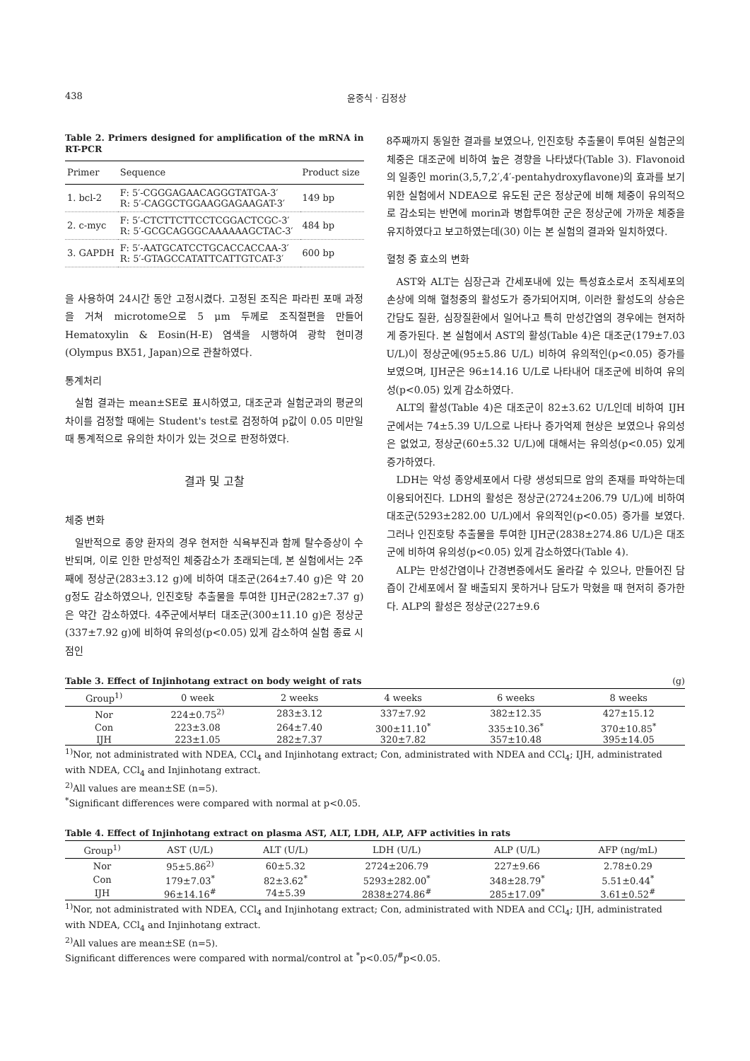438 윤중식 · 김정상
Table 2. Primers designed for amplification of the mRNA in RT-PCR
| Primer | Sequence | Product size |
| --- | --- | --- |
| 1. bcl-2 | F: 5′-CGGGAGAACAGGGTATGA-3′ R: 5′-CAGGCTGGAAGGAGAAGAT-3′ | 149 bp |
| 2. c-myc | F: 5′-CTCTTCTTCCTCGGACTCGC-3′ R: 5′-GCGCAGGGCAAAAAAGCTAC-3′ | 484 bp |
| 3. GAPDH | F: 5′-AATGCATCCTGCACCACCAA-3′ R: 5′-GTAGCCATATTCATTGTCAT-3′ | 600 bp |
을 사용하여 24시간 동안 고정시켰다. 고정된 조직은 파라핀 포매 과정을 거쳐 microtome으로 5 μm 두께로 조직절편을 만들어 Hematoxylin & Eosin(H-E) 염색을 시행하여 광학 현미경(Olympus BX51, Japan)으로 관찰하였다.
통계처리
실험 결과는 mean±SE로 표시하였고, 대조군과 실험군과의 평균의 차이를 검정할 때에는 Student's test로 검정하여 p값이 0.05 미만일 때 통계적으로 유의한 차이가 있는 것으로 판정하였다.
결과 및 고찰
체중 변화
일반적으로 종양 환자의 경우 현저한 식욕부진과 함께 탈수증상이 수반되며, 이로 인한 만성적인 체중감소가 초래되는데, 본 실험에서는 2주째에 정상군(283±3.12 g)에 비하여 대조군(264±7.40 g)은 약 20 g정도 감소하였으나, 인진호탕 추출물을 투여한 IJH군(282±7.37 g)은 약간 감소하였다. 4주군에서부터 대조군(300±11.10 g)은 정상군(337±7.92 g)에 비하여 유의성(p<0.05) 있게 감소하여 실험 종료 시점인
8주째까지 동일한 결과를 보였으나, 인진호탕 추출물이 투여된 실험군의 체중은 대조군에 비하여 높은 경향을 나타냈다(Table 3). Flavonoid의 일종인 morin(3,5,7,2′,4′-pentahydroxyflavone)의 효과를 보기 위한 실험에서 NDEA으로 유도된 군은 정상군에 비해 체중이 유의적으로 감소되는 반면에 morin과 병합투여한 군은 정상군에 가까운 체중을 유지하였다고 보고하였는데(30) 이는 본 실험의 결과와 일치하였다.
혈청 중 효소의 변화
AST와 ALT는 심장근과 간세포내에 있는 특성효소로서 조직세포의 손상에 의해 혈청중의 활성도가 증가되어지며, 이러한 활성도의 상승은 간담도 질환, 심장질환에서 일어나고 특히 만성간염의 경우에는 현저하게 증가된다. 본 실험에서 AST의 활성(Table 4)은 대조군(179±7.03 U/L)이 정상군에(95±5.86 U/L) 비하여 유의적인(p<0.05) 증가를 보였으며, IJH군은 96±14.16 U/L로 나타내어 대조군에 비하여 유의성(p<0.05) 있게 감소하였다.
ALT의 활성(Table 4)은 대조군이 82±3.62 U/L인데 비하여 IJH군에서는 74±5.39 U/L으로 나타나 증가억제 현상은 보였으나 유의성은 없었고, 정상군(60±5.32 U/L)에 대해서는 유의성(p<0.05) 있게 증가하였다.
LDH는 악성 종양세포에서 다량 생성되므로 암의 존재를 파악하는데 이용되어진다. LDH의 활성은 정상군(2724±206.79 U/L)에 비하여 대조군(5293±282.00 U/L)에서 유의적인(p<0.05) 증가를 보였다. 그러나 인진호탕 추출물을 투여한 IJH군(2838±274.86 U/L)은 대조군에 비하여 유의성(p<0.05) 있게 감소하였다(Table 4).
ALP는 만성간염이나 간경변증에서도 올라갈 수 있으나, 만들어진 담즙이 간세포에서 잘 배출되지 못하거나 담도가 막혔을 때 현저히 증가한다. ALP의 활성은 정상군(227±9.6
Table 3. Effect of Injinhotang extract on body weight of rats (g)
| Group<sup>1)</sup> | 0 week | 2 weeks | 4 weeks | 6 weeks | 8 weeks |
| --- | --- | --- | --- | --- | --- |
| Nor | 224±0.75<sup>2)</sup> | 283±3.12 | 337±7.92 | 382±12.35 | 427±15.12 |
| Con | 223±3.08 | 264±7.40 | 300±11.10<sup>*</sup> | 335±10.36<sup>*</sup> | 370±10.85<sup>*</sup> |
| IJH | 223±1.05 | 282±7.37 | 320±7.82 | 357±10.48 | 395±14.05 |
<sup>1)</sup> Nor, not administrated with NDEA, CCl<sub>4</sub> and Injinhotang extract; Con, administrated with NDEA and CCl<sub>4</sub>; IJH, administrated with NDEA, CCl<sub>4</sub> and Injinhotang extract.
<sup>2)</sup> All values are mean±SE (n=5).
<sup>*</sup> Significant differences were compared with normal at p<0.05.
Table 4. Effect of Injinhotang extract on plasma AST, ALT, LDH, ALP, AFP activities in rats
| Group<sup>1)</sup> | AST (U/L) | ALT (U/L) | LDH (U/L) | ALP (U/L) | AFP (ng/mL) |
| --- | --- | --- | --- | --- | --- |
| Nor | 95±5.86<sup>2)</sup> | 60±5.32 | 2724±206.79 | 227±9.66 | 2.78±0.29 |
| Con | 179±7.03<sup>*</sup> | 82±3.62<sup>*</sup> | 5293±282.00<sup>*</sup> | 348±28.79<sup>*</sup> | 5.51±0.44<sup>*</sup> |
| IJH | 96±14.16<sup>#</sup> | 74±5.39 | 2838±274.86<sup>#</sup> | 285±17.09<sup>*</sup> | 3.61±0.52<sup>#</sup> |
<sup>1)</sup> Nor, not administrated with NDEA, CCl<sub>4</sub> and Injinhotang extract; Con, administrated with NDEA and CCl<sub>4</sub>; IJH, administrated with NDEA, CCl<sub>4</sub> and Injinhotang extract.
<sup>2)</sup> All values are mean±SE (n=5).
Significant differences were compared with normal/control at <sup>*</sup>p<0.05/<sup>#</sup>p<0.05.